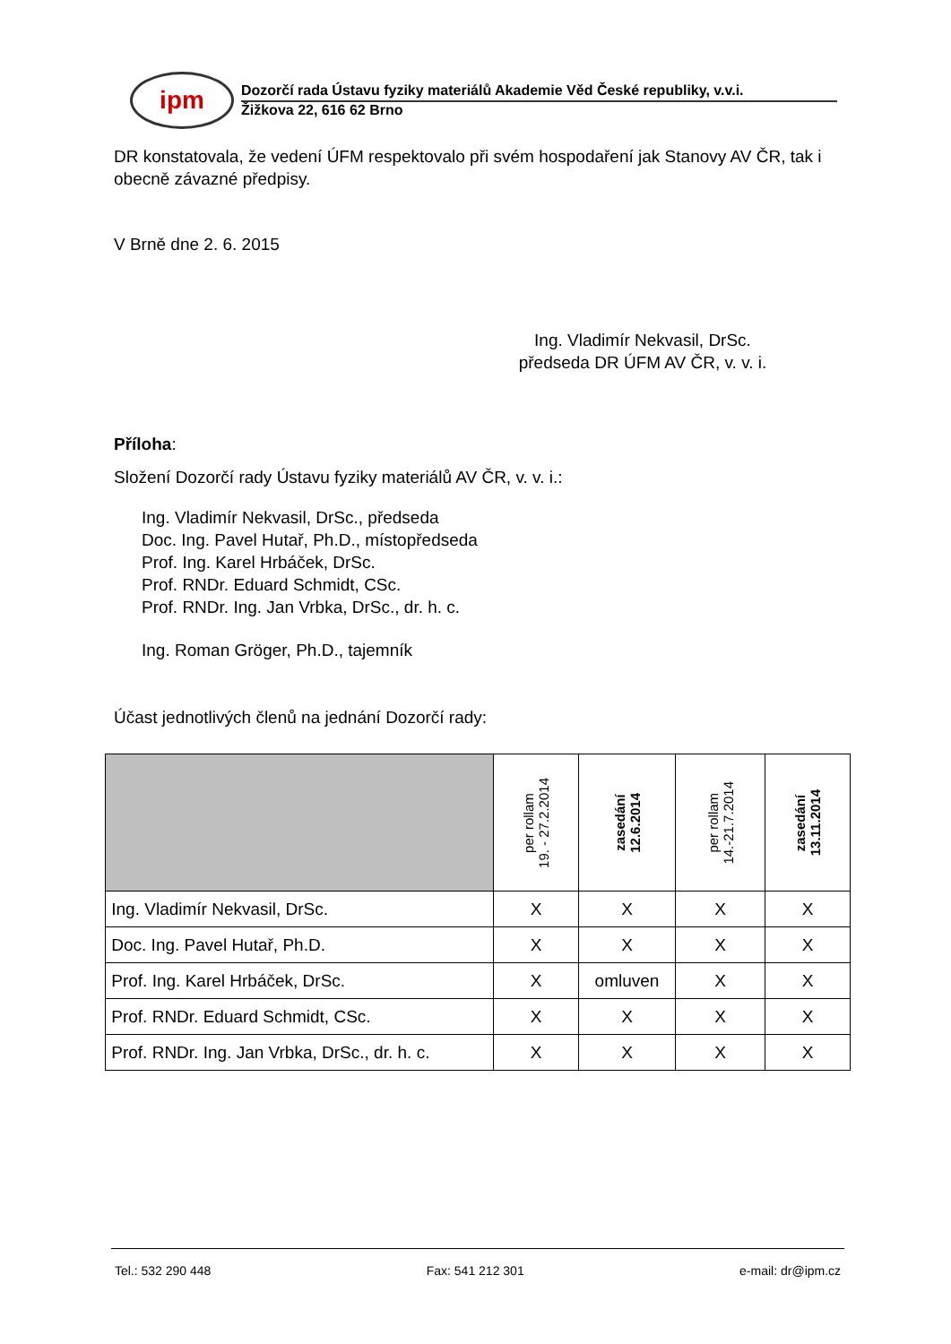ipm
Dozorčí rada Ústavu fyziky materiálů Akademie Věd České republiky, v.v.i.
Žižkova 22, 616 62 Brno
DR konstatovala, že vedení ÚFM respektovalo při svém hospodaření jak Stanovy AV ČR, tak i obecně závazné předpisy.
V Brně dne 2. 6. 2015
Ing. Vladimír Nekvasil, DrSc.
předseda DR ÚFM AV ČR, v. v. i.
Příloha:
Složení Dozorčí rady Ústavu fyziky materiálů AV ČR, v. v. i.:
Ing. Vladimír Nekvasil, DrSc., předseda
Doc. Ing. Pavel Hutař, Ph.D., místopředseda
Prof. Ing. Karel Hrbáček, DrSc.
Prof. RNDr. Eduard Schmidt, CSc.
Prof. RNDr. Ing. Jan Vrbka, DrSc., dr. h. c.
Ing. Roman Gröger, Ph.D., tajemník
Účast jednotlivých členů na jednání Dozorčí rady:
| | per rollam 19. - 27.2.2014 | zasedání 12.6.2014 | per rollam 14.-21.7.2014 | zasedání 13.11.2014 |
| --- | --- | --- | --- | --- |
| Ing. Vladimír Nekvasil, DrSc. | X | X | X | X |
| Doc. Ing. Pavel Hutař, Ph.D. | X | X | X | X |
| Prof. Ing. Karel Hrbáček, DrSc. | X | omluven | X | X |
| Prof. RNDr. Eduard Schmidt, CSc. | X | X | X | X |
| Prof. RNDr. Ing. Jan Vrbka, DrSc., dr. h. c. | X | X | X | X |
Tel.: 532 290 448 Fax: 541 212 301 e-mail: dr@ipm.cz